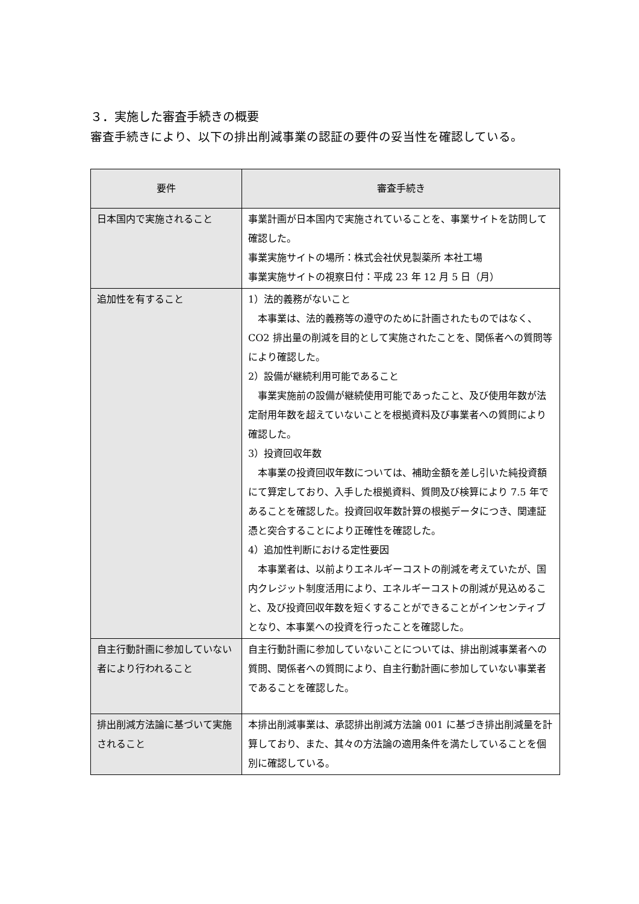３．実施した審査手続きの概要
審査手続きにより、以下の排出削減事業の認証の要件の妥当性を確認している。
| 要件 | 審査手続き |
| --- | --- |
| 日本国内で実施されること | 事業計画が日本国内で実施されていることを、事業サイトを訪問して確認した。 事業実施サイトの場所：株式会社伏見製薬所 本社工場 事業実施サイトの視察日付：平成 23 年 12 月 5 日（月） |
| 追加性を有すること | 1）法的義務がないこと 本事業は、法的義務等の遵守のために計画されたものではなく、CO2 排出量の削減を目的として実施されたことを、関係者への質問等により確認した。 2）設備が継続利用可能であること 事業実施前の設備が継続使用可能であったこと、及び使用年数が法定耐用年数を超えていないことを根拠資料及び事業者への質問により確認した。 3）投資回収年数 本事業の投資回収年数については、補助金額を差し引いた純投資額にて算定しており、入手した根拠資料、質問及び検算により 7.5 年であることを確認した。投資回収年数計算の根拠データにつき、関連証憑と突合することにより正確性を確認した。 4）追加性判断における定性要因 本事業者は、以前よりエネルギーコストの削減を考えていたが、国内クレジット制度活用により、エネルギーコストの削減が見込めること、及び投資回収年数を短くすることができることがインセンティブとなり、本事業への投資を行ったことを確認した。 |
| 自主行動計画に参加していない者により行われること | 自主行動計画に参加していないことについては、排出削減事業者への質問、関係者への質問により、自主行動計画に参加していない事業者であることを確認した。 |
| 排出削減方法論に基づいて実施されること | 本排出削減事業は、承認排出削減方法論 001 に基づき排出削減量を計算しており、また、其々の方法論の適用条件を満たしていることを個別に確認している。 |